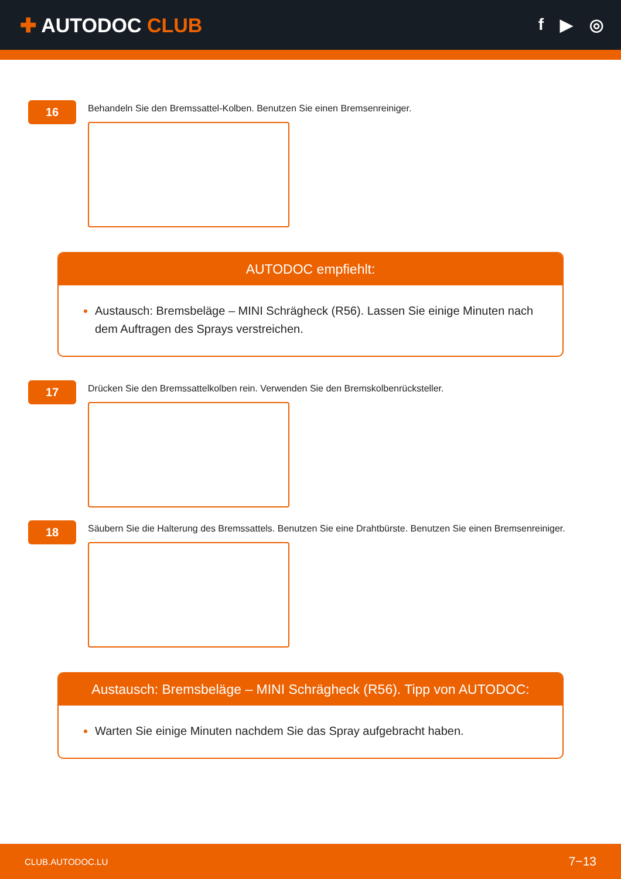✚ AUTODOC CLUB
f ▶ ◎
16
Behandeln Sie den Bremssattel-Kolben. Benutzen Sie einen Bremsenreiniger.
AUTODOC empfiehlt:
Austausch: Bremsbeläge – MINI Schrägheck (R56). Lassen Sie einige Minuten nach dem Auftragen des Sprays verstreichen.
17
Drücken Sie den Bremssattelkolben rein. Verwenden Sie den Bremskolbenrücksteller.
18
Säubern Sie die Halterung des Bremssattels. Benutzen Sie eine Drahtbürste. Benutzen Sie einen Bremsenreiniger.
Austausch: Bremsbeläge – MINI Schrägheck (R56). Tipp von AUTODOC:
Warten Sie einige Minuten nachdem Sie das Spray aufgebracht haben.
CLUB.AUTODOC.LU 7−13